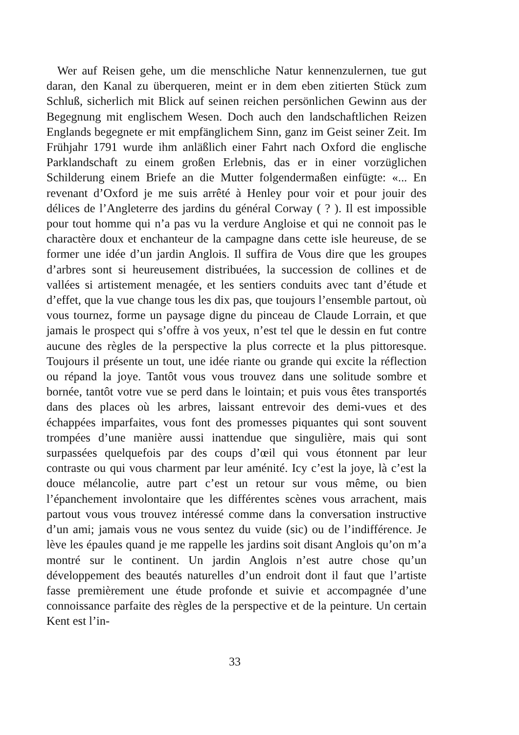Wer auf Reisen gehe, um die menschliche Natur kennenzulernen, tue gut daran, den Kanal zu überqueren, meint er in dem eben zitierten Stück zum Schluß, sicherlich mit Blick auf seinen reichen persönlichen Gewinn aus der Begegnung mit englischem Wesen. Doch auch den landschaftlichen Reizen Englands begegnete er mit empfänglichem Sinn, ganz im Geist seiner Zeit. Im Frühjahr 1791 wurde ihm anläßlich einer Fahrt nach Oxford die englische Parklandschaft zu einem großen Erlebnis, das er in einer vorzüglichen Schilderung einem Briefe an die Mutter folgendermaßen einfügte: «... En revenant d’Oxford je me suis arrêté à Henley pour voir et pour jouir des délices de l’Angleterre des jardins du général Corway ( ? ). Il est impossible pour tout homme qui n’a pas vu la verdure Angloise et qui ne connoit pas le charactère doux et enchanteur de la campagne dans cette isle heureuse, de se former une idée d’un jardin Anglois. Il suffira de Vous dire que les groupes d’arbres sont si heureusement distribuées, la succession de collines et de vallées si artistement menagée, et les sentiers conduits avec tant d’étude et d’effet, que la vue change tous les dix pas, que toujours l’ensemble partout, où vous tournez, forme un paysage digne du pinceau de Claude Lorrain, et que jamais le prospect qui s’offre à vos yeux, n’est tel que le dessin en fut contre aucune des règles de la perspective la plus correcte et la plus pittoresque. Toujours il présente un tout, une idée riante ou grande qui excite la réflection ou répand la joye. Tantôt vous vous trouvez dans une solitude sombre et bornée, tantôt votre vue se perd dans le lointain; et puis vous êtes transportés dans des places où les arbres, laissant entrevoir des demi-vues et des échappées imparfaites, vous font des promesses piquantes qui sont souvent trompées d’une manière aussi inattendue que singulière, mais qui sont surpassées quelquefois par des coups d’œil qui vous étonnent par leur contraste ou qui vous charment par leur aménité. Icy c’est la joye, là c’est la douce mélancolie, autre part c’est un retour sur vous même, ou bien l’épanchement involontaire que les différentes scènes vous arrachent, mais partout vous vous trouvez intéressé comme dans la conversation instructive d’un ami; jamais vous ne vous sentez du vuide (sic) ou de l’indifférence. Je lève les épaules quand je me rappelle les jardins soit disant Anglois qu’on m’a montré sur le continent. Un jardin Anglois n’est autre chose qu’un développement des beautés naturelles d’un endroit dont il faut que l’artiste fasse premièrement une étude profonde et suivie et accompagnée d’une connoissance parfaite des règles de la perspective et de la peinture. Un certain Kent est l’in-
33